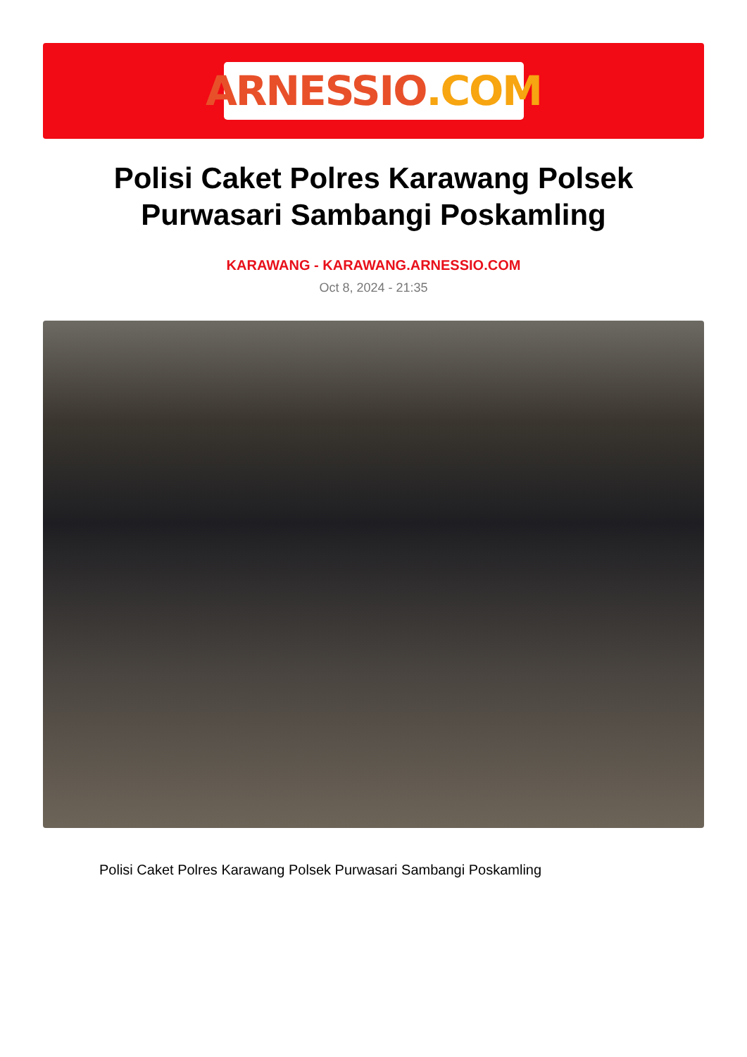ARNESSIO.COM
Polisi Caket Polres Karawang Polsek Purwasari Sambangi Poskamling
KARAWANG - KARAWANG.ARNESSIO.COM
Oct 8, 2024 - 21:35
Polisi Caket Polres Karawang Polsek Purwasari Sambangi Poskamling